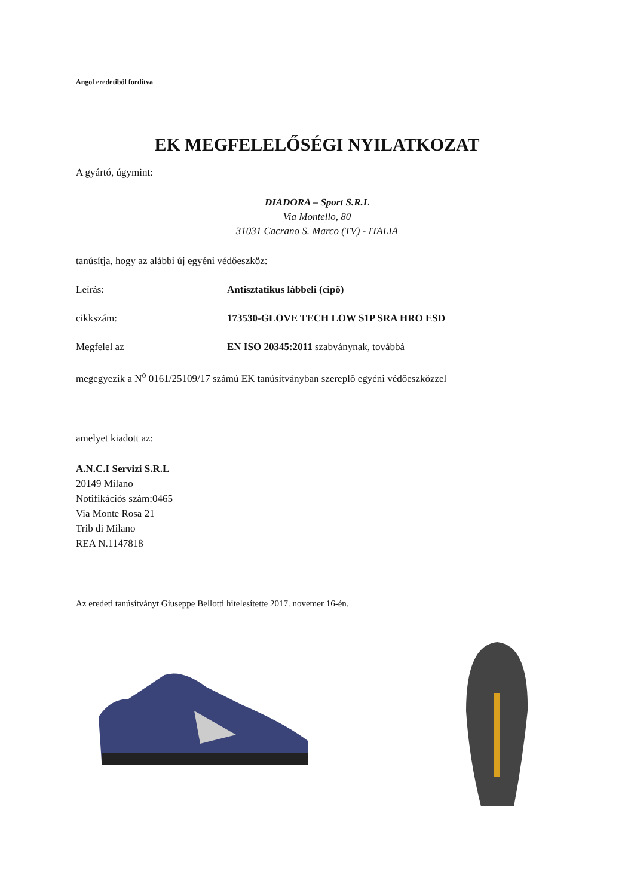Angol eredetiből fordítva
EK MEGFELELŐSÉGI NYILATKOZAT
A gyártó, úgymint:
DIADORA – Sport S.R.L
Via Montello, 80
31031 Cacrano S. Marco (TV) - ITALIA
tanúsítja, hogy az alábbi új egyéni védőeszköz:
Leírás: Antisztatikus lábbeli (cipő)
cikkszám: 173530-GLOVE TECH LOW S1P SRA HRO ESD
Megfelel az EN ISO 20345:2011 szabványnak, továbbá
megegyezik a N<sup>o</sup> 0161/25109/17 számú EK tanúsítványban szereplő egyéni védőeszközzel
amelyet kiadott az:
A.N.C.I Servizi S.R.L
20149 Milano
Notifikációs szám:0465
Via Monte Rosa 21
Trib di Milano
REA N.1147818
Az eredeti tanúsítványt Giuseppe Bellotti hitelesítette 2017. novemer 16-én.